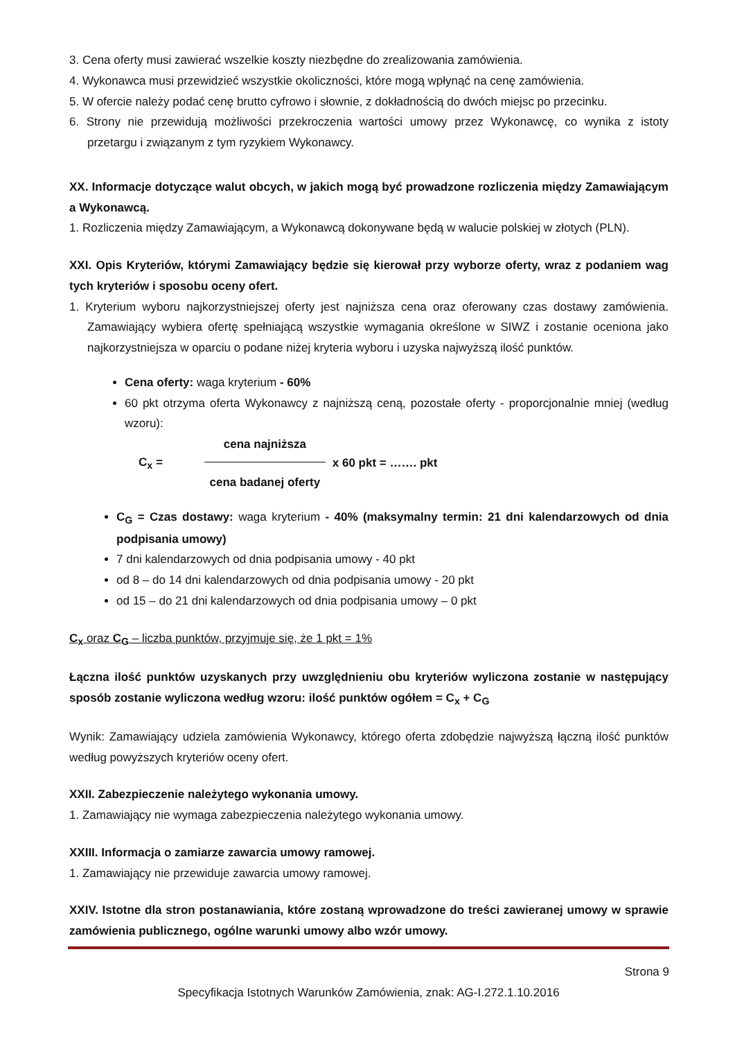3. Cena oferty musi zawierać wszelkie koszty niezbędne do zrealizowania zamówienia.
4. Wykonawca musi przewidzieć wszystkie okoliczności, które mogą wpłynąć na cenę zamówienia.
5. W ofercie należy podać cenę brutto cyfrowo i słownie, z dokładnością do dwóch miejsc po przecinku.
6. Strony nie przewidują możliwości przekroczenia wartości umowy przez Wykonawcę, co wynika z istoty przetargu i związanym z tym ryzykiem Wykonawcy.
XX. Informacje dotyczące walut obcych, w jakich mogą być prowadzone rozliczenia między Zamawiającym a Wykonawcą.
1. Rozliczenia między Zamawiającym, a Wykonawcą dokonywane będą w walucie polskiej w złotych (PLN).
XXI. Opis Kryteriów, którymi Zamawiający będzie się kierował przy wyborze oferty, wraz z podaniem wag tych kryteriów i sposobu oceny ofert.
1. Kryterium wyboru najkorzystniejszej oferty jest najniższa cena oraz oferowany czas dostawy zamówienia. Zamawiający wybiera ofertę spełniającą wszystkie wymagania określone w SIWZ i zostanie oceniona jako najkorzystniejsza w oparciu o podane niżej kryteria wyboru i uzyska najwyższą ilość punktów.
Cena oferty: waga kryterium - 60%
60 pkt otrzyma oferta Wykonawcy z najniższą ceną, pozostałe oferty - proporcjonalnie mniej (według wzoru):
C<sub>x</sub> =
cena najniższa
cena badanej oferty
x 60 pkt = ……. pkt
C<sub>G</sub> = Czas dostawy: waga kryterium - 40% (maksymalny termin: 21 dni kalendarzowych od dnia podpisania umowy)
7 dni kalendarzowych od dnia podpisania umowy - 40 pkt
od 8 – do 14 dni kalendarzowych od dnia podpisania umowy - 20 pkt
od 15 – do 21 dni kalendarzowych od dnia podpisania umowy – 0 pkt
C<sub>x</sub> oraz C<sub>G</sub> – liczba punktów, przyjmuje się, że 1 pkt = 1%
Łączna ilość punktów uzyskanych przy uwzględnieniu obu kryteriów wyliczona zostanie w następujący sposób zostanie wyliczona według wzoru: ilość punktów ogółem = C<sub>x</sub> + C<sub>G</sub>
Wynik: Zamawiający udziela zamówienia Wykonawcy, którego oferta zdobędzie najwyższą łączną ilość punktów według powyższych kryteriów oceny ofert.
XXII. Zabezpieczenie należytego wykonania umowy.
1. Zamawiający nie wymaga zabezpieczenia należytego wykonania umowy.
XXIII. Informacja o zamiarze zawarcia umowy ramowej.
1. Zamawiający nie przewiduje zawarcia umowy ramowej.
XXIV. Istotne dla stron postanawiania, które zostaną wprowadzone do treści zawieranej umowy w sprawie zamówienia publicznego, ogólne warunki umowy albo wzór umowy.
Strona 9
Specyfikacja Istotnych Warunków Zamówienia, znak: AG-I.272.1.10.2016